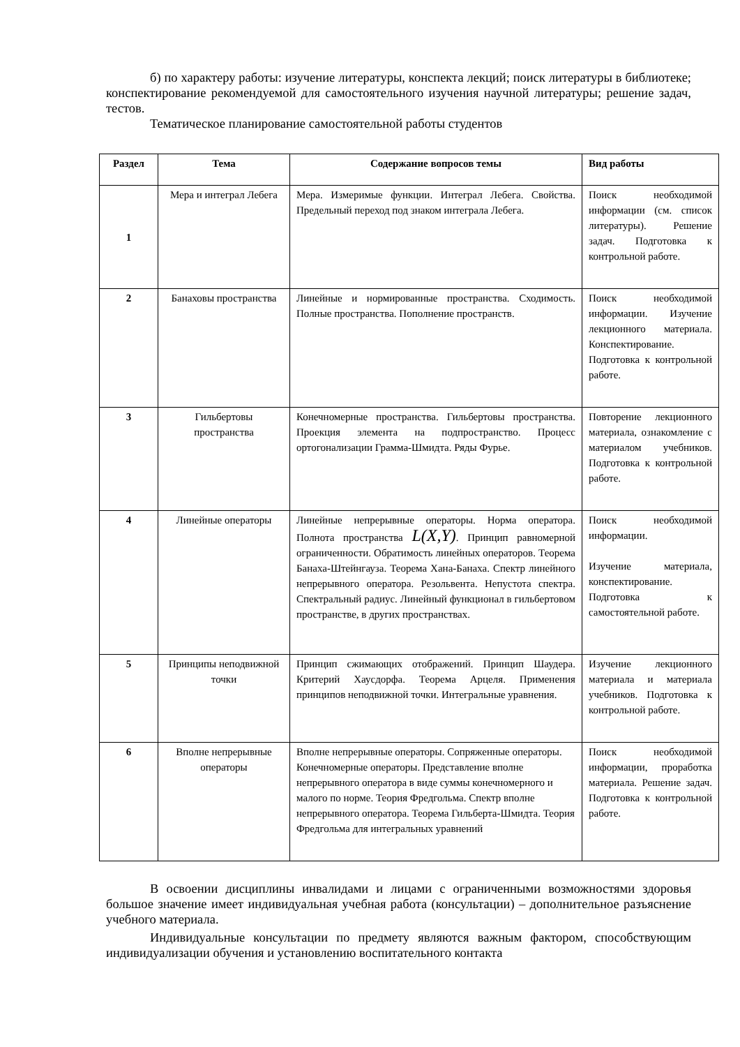б) по характеру работы: изучение литературы, конспекта лекций; поиск литературы в библиотеке; конспектирование рекомендуемой для самостоятельного изучения научной литературы; решение задач, тестов.
Тематическое планирование самостоятельной работы студентов
| Раздел | Тема | Содержание вопросов темы | Вид работы |
| --- | --- | --- | --- |
| 1 | Мера и интеграл Лебега | Мера. Измеримые функции. Интеграл Лебега. Свойства. Предельный переход под знаком интеграла Лебега. | Поиск необходимой информации (см. список литературы). Решение задач. Подготовка к контрольной работе. |
| 2 | Банаховы пространства | Линейные и нормированные пространства. Сходимость. Полные пространства. Пополнение пространств. | Поиск необходимой информации. Изучение лекционного материала. Конспектирование. Подготовка к контрольной работе. |
| 3 | Гильбертовы пространства | Конечномерные пространства. Гильбертовы пространства. Проекция элемента на подпространство. Процесс ортогонализации Грамма-Шмидта. Ряды Фурье. | Повторение лекционного материала, ознакомление с материалом учебников. Подготовка к контрольной работе. |
| 4 | Линейные операторы | Линейные непрерывные операторы. Норма оператора. Полнота пространства L(X,Y) . Принцип равномерной ограниченности. Обратимость линейных операторов. Теорема Банаха-Штейнгауза. Теорема Хана-Банаха. Спектр линейного непрерывного оператора. Резольвента. Непустота спектра. Спектральный радиус. Линейный функционал в гильбертовом пространстве, в других пространствах. | Поиск необходимой информации. Изучение материала, конспектирование. Подготовка к самостоятельной работе. |
| 5 | Принципы неподвижной точки | Принцип сжимающих отображений. Принцип Шаудера. Критерий Хаусдорфа. Теорема Арцеля. Применения принципов неподвижной точки. Интегральные уравнения. | Изучение лекционного материала и материала учебников. Подготовка к контрольной работе. |
| 6 | Вполне непрерывные операторы | Вполне непрерывные операторы. Сопряженные операторы. Конечномерные операторы. Представление вполне непрерывного оператора в виде суммы конечномерного и малого по норме. Теория Фредгольма. Спектр вполне непрерывного оператора. Теорема Гильберта-Шмидта. Теория Фредгольма для интегральных уравнений | Поиск необходимой информации, проработка материала. Решение задач. Подготовка к контрольной работе. |
В освоении дисциплины инвалидами и лицами с ограниченными возможностями здоровья большое значение имеет индивидуальная учебная работа (консультации) – дополнительное разъяснение учебного материала.
Индивидуальные консультации по предмету являются важным фактором, способствующим индивидуализации обучения и установлению воспитательного контакта